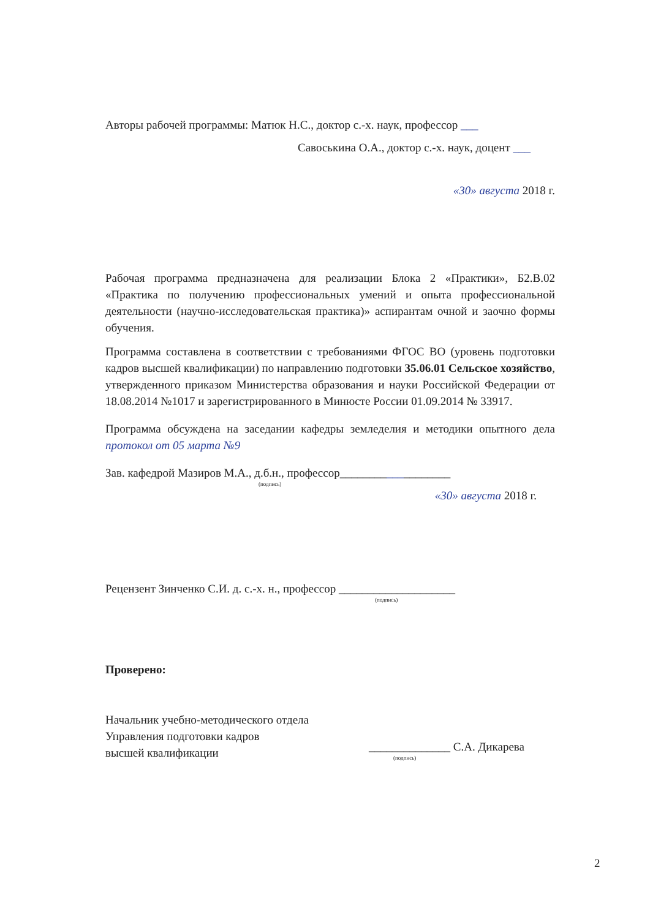Авторы рабочей программы: Матюк Н.С., доктор с.-х. наук, профессор ___
Савоськина О.А., доктор с.-х. наук, доцент ___
«30» августа 2018 г.
Рабочая программа предназначена для реализации Блока 2 «Практики», Б2.В.02 «Практика по получению профессиональных умений и опыта профессиональной деятельности (научно-исследовательская практика)» аспирантам очной и заочно формы обучения.
Программа составлена в соответствии с требованиями ФГОС ВО (уровень подготовки кадров высшей квалификации) по направлению подготовки 35.06.01 Сельское хозяйство, утвержденного приказом Министерства образования и науки Российской Федерации от 18.08.2014 №1017 и зарегистрированного в Минюсте России 01.09.2014 № 33917.
Программа обсуждена на заседании кафедры земледелия и методики опытного дела протокол от 05 марта №9
Зав. кафедрой Мазиров М.А., д.б.н., профессор___________________
(подпись)
«30» августа 2018 г.
Рецензент Зинченко С.И. д. с.-х. н., профессор ____________________
(подпись)
Проверено:
Начальник учебно-методического отдела
Управления подготовки кадров
высшей квалификации
______________ С.А. Дикарева
(подпись)
2